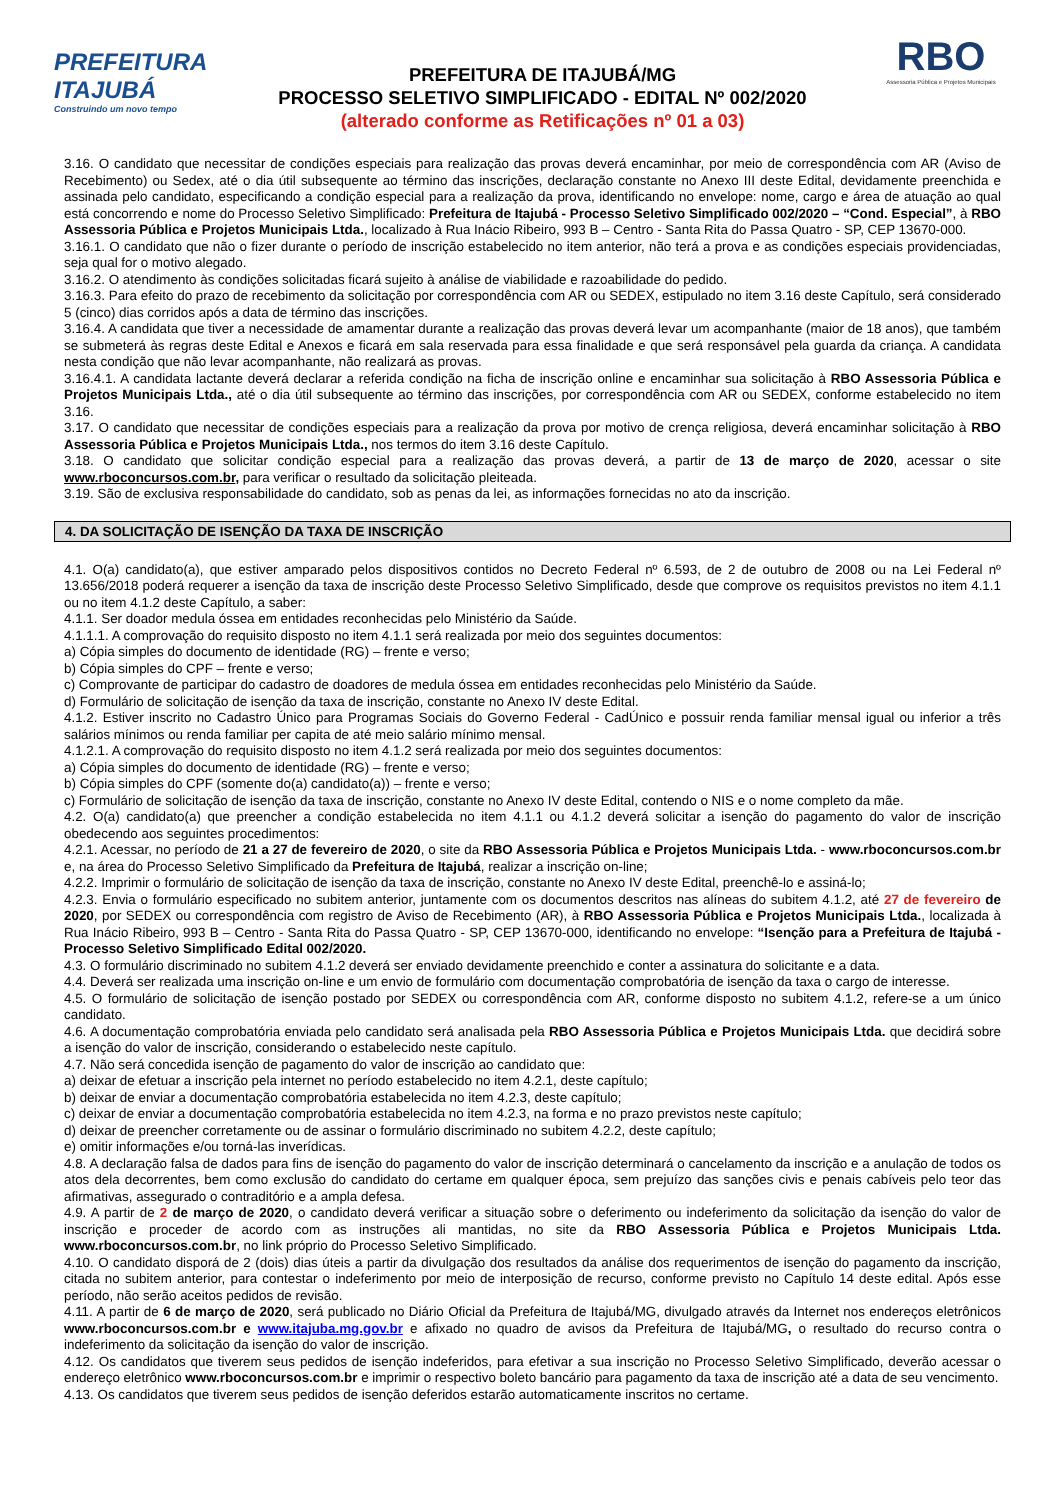PREFEITURA
ITAJUBÁ
Construindo um novo tempo
PREFEITURA DE ITAJUBÁ/MG
PROCESSO SELETIVO SIMPLIFICADO - EDITAL Nº 002/2020
(alterado conforme as Retificações nº 01 a 03)
RBO
Assessoria Pública e Projetos Municipais
3.16. O candidato que necessitar de condições especiais para realização das provas deverá encaminhar, por meio de correspondência com AR (Aviso de Recebimento) ou Sedex, até o dia útil subsequente ao término das inscrições, declaração constante no Anexo III deste Edital, devidamente preenchida e assinada pelo candidato, especificando a condição especial para a realização da prova, identificando no envelope: nome, cargo e área de atuação ao qual está concorrendo e nome do Processo Seletivo Simplificado: Prefeitura de Itajubá - Processo Seletivo Simplificado 002/2020 – “Cond. Especial”, à RBO Assessoria Pública e Projetos Municipais Ltda., localizado à Rua Inácio Ribeiro, 993 B – Centro - Santa Rita do Passa Quatro - SP, CEP 13670-000.
3.16.1. O candidato que não o fizer durante o período de inscrição estabelecido no item anterior, não terá a prova e as condições especiais providenciadas, seja qual for o motivo alegado.
3.16.2. O atendimento às condições solicitadas ficará sujeito à análise de viabilidade e razoabilidade do pedido.
3.16.3. Para efeito do prazo de recebimento da solicitação por correspondência com AR ou SEDEX, estipulado no item 3.16 deste Capítulo, será considerado 5 (cinco) dias corridos após a data de término das inscrições.
3.16.4. A candidata que tiver a necessidade de amamentar durante a realização das provas deverá levar um acompanhante (maior de 18 anos), que também se submeterá às regras deste Edital e Anexos e ficará em sala reservada para essa finalidade e que será responsável pela guarda da criança. A candidata nesta condição que não levar acompanhante, não realizará as provas.
3.16.4.1. A candidata lactante deverá declarar a referida condição na ficha de inscrição online e encaminhar sua solicitação à RBO Assessoria Pública e Projetos Municipais Ltda., até o dia útil subsequente ao término das inscrições, por correspondência com AR ou SEDEX, conforme estabelecido no item 3.16.
3.17. O candidato que necessitar de condições especiais para a realização da prova por motivo de crença religiosa, deverá encaminhar solicitação à RBO Assessoria Pública e Projetos Municipais Ltda., nos termos do item 3.16 deste Capítulo.
3.18. O candidato que solicitar condição especial para a realização das provas deverá, a partir de 13 de março de 2020, acessar o site www.rboconcursos.com.br, para verificar o resultado da solicitação pleiteada.
3.19. São de exclusiva responsabilidade do candidato, sob as penas da lei, as informações fornecidas no ato da inscrição.
4. DA SOLICITAÇÃO DE ISENÇÃO DA TAXA DE INSCRIÇÃO
4.1. O(a) candidato(a), que estiver amparado pelos dispositivos contidos no Decreto Federal nº 6.593, de 2 de outubro de 2008 ou na Lei Federal nº 13.656/2018 poderá requerer a isenção da taxa de inscrição deste Processo Seletivo Simplificado, desde que comprove os requisitos previstos no item 4.1.1 ou no item 4.1.2 deste Capítulo, a saber:
4.1.1. Ser doador medula óssea em entidades reconhecidas pelo Ministério da Saúde.
4.1.1.1. A comprovação do requisito disposto no item 4.1.1 será realizada por meio dos seguintes documentos:
a) Cópia simples do documento de identidade (RG) – frente e verso;
b) Cópia simples do CPF – frente e verso;
c) Comprovante de participar do cadastro de doadores de medula óssea em entidades reconhecidas pelo Ministério da Saúde.
d) Formulário de solicitação de isenção da taxa de inscrição, constante no Anexo IV deste Edital.
4.1.2. Estiver inscrito no Cadastro Único para Programas Sociais do Governo Federal - CadÚnico e possuir renda familiar mensal igual ou inferior a três salários mínimos ou renda familiar per capita de até meio salário mínimo mensal.
4.1.2.1. A comprovação do requisito disposto no item 4.1.2 será realizada por meio dos seguintes documentos:
a) Cópia simples do documento de identidade (RG) – frente e verso;
b) Cópia simples do CPF (somente do(a) candidato(a)) – frente e verso;
c) Formulário de solicitação de isenção da taxa de inscrição, constante no Anexo IV deste Edital, contendo o NIS e o nome completo da mãe.
4.2. O(a) candidato(a) que preencher a condição estabelecida no item 4.1.1 ou 4.1.2 deverá solicitar a isenção do pagamento do valor de inscrição obedecendo aos seguintes procedimentos:
4.2.1. Acessar, no período de 21 a 27 de fevereiro de 2020, o site da RBO Assessoria Pública e Projetos Municipais Ltda. - www.rboconcursos.com.br e, na área do Processo Seletivo Simplificado da Prefeitura de Itajubá, realizar a inscrição on-line;
4.2.2. Imprimir o formulário de solicitação de isenção da taxa de inscrição, constante no Anexo IV deste Edital, preenchê-lo e assiná-lo;
4.2.3. Envia o formulário especificado no subitem anterior, juntamente com os documentos descritos nas alíneas do subitem 4.1.2, até 27 de fevereiro de 2020, por SEDEX ou correspondência com registro de Aviso de Recebimento (AR), à RBO Assessoria Pública e Projetos Municipais Ltda., localizada à Rua Inácio Ribeiro, 993 B – Centro - Santa Rita do Passa Quatro - SP, CEP 13670-000, identificando no envelope: “Isenção para a Prefeitura de Itajubá - Processo Seletivo Simplificado Edital 002/2020.
4.3. O formulário discriminado no subitem 4.1.2 deverá ser enviado devidamente preenchido e conter a assinatura do solicitante e a data.
4.4. Deverá ser realizada uma inscrição on-line e um envio de formulário com documentação comprobatória de isenção da taxa o cargo de interesse.
4.5. O formulário de solicitação de isenção postado por SEDEX ou correspondência com AR, conforme disposto no subitem 4.1.2, refere-se a um único candidato.
4.6. A documentação comprobatória enviada pelo candidato será analisada pela RBO Assessoria Pública e Projetos Municipais Ltda. que decidirá sobre a isenção do valor de inscrição, considerando o estabelecido neste capítulo.
4.7. Não será concedida isenção de pagamento do valor de inscrição ao candidato que:
a) deixar de efetuar a inscrição pela internet no período estabelecido no item 4.2.1, deste capítulo;
b) deixar de enviar a documentação comprobatória estabelecida no item 4.2.3, deste capítulo;
c) deixar de enviar a documentação comprobatória estabelecida no item 4.2.3, na forma e no prazo previstos neste capítulo;
d) deixar de preencher corretamente ou de assinar o formulário discriminado no subitem 4.2.2, deste capítulo;
e) omitir informações e/ou torná-las inverídicas.
4.8. A declaração falsa de dados para fins de isenção do pagamento do valor de inscrição determinará o cancelamento da inscrição e a anulação de todos os atos dela decorrentes, bem como exclusão do candidato do certame em qualquer época, sem prejuízo das sanções civis e penais cabíveis pelo teor das afirmativas, assegurado o contraditório e a ampla defesa.
4.9. A partir de 2 de março de 2020, o candidato deverá verificar a situação sobre o deferimento ou indeferimento da solicitação da isenção do valor de inscrição e proceder de acordo com as instruções ali mantidas, no site da RBO Assessoria Pública e Projetos Municipais Ltda. www.rboconcursos.com.br, no link próprio do Processo Seletivo Simplificado.
4.10. O candidato disporá de 2 (dois) dias úteis a partir da divulgação dos resultados da análise dos requerimentos de isenção do pagamento da inscrição, citada no subitem anterior, para contestar o indeferimento por meio de interposição de recurso, conforme previsto no Capítulo 14 deste edital. Após esse período, não serão aceitos pedidos de revisão.
4.11. A partir de 6 de março de 2020, será publicado no Diário Oficial da Prefeitura de Itajubá/MG, divulgado através da Internet nos endereços eletrônicos www.rboconcursos.com.br e www.itajuba.mg.gov.br e afixado no quadro de avisos da Prefeitura de Itajubá/MG, o resultado do recurso contra o indeferimento da solicitação da isenção do valor de inscrição.
4.12. Os candidatos que tiverem seus pedidos de isenção indeferidos, para efetivar a sua inscrição no Processo Seletivo Simplificado, deverão acessar o endereço eletrônico www.rboconcursos.com.br e imprimir o respectivo boleto bancário para pagamento da taxa de inscrição até a data de seu vencimento.
4.13. Os candidatos que tiverem seus pedidos de isenção deferidos estarão automaticamente inscritos no certame.